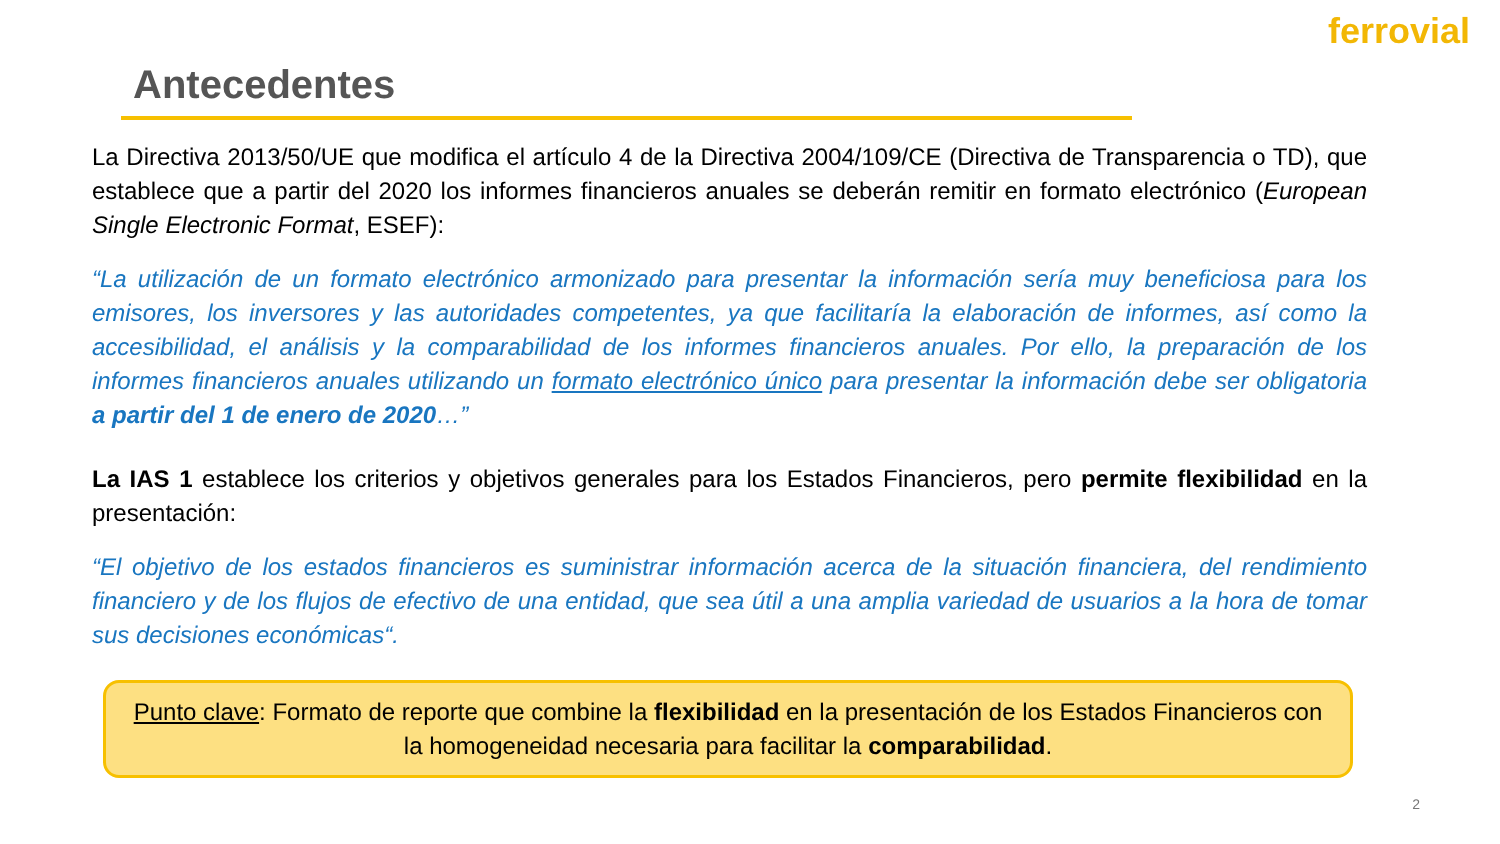ferrovial
Antecedentes
La Directiva 2013/50/UE que modifica el artículo 4 de la Directiva 2004/109/CE (Directiva de Transparencia o TD), que establece que a partir del 2020 los informes financieros anuales se deberán remitir en formato electrónico (European Single Electronic Format, ESEF):
“La utilización de un formato electrónico armonizado para presentar la información sería muy beneficiosa para los emisores, los inversores y las autoridades competentes, ya que facilitaría la elaboración de informes, así como la accesibilidad, el análisis y la comparabilidad de los informes financieros anuales. Por ello, la preparación de los informes financieros anuales utilizando un formato electrónico único para presentar la información debe ser obligatoria a partir del 1 de enero de 2020…”
La IAS 1 establece los criterios y objetivos generales para los Estados Financieros, pero permite flexibilidad en la presentación:
“El objetivo de los estados financieros es suministrar información acerca de la situación financiera, del rendimiento financiero y de los flujos de efectivo de una entidad, que sea útil a una amplia variedad de usuarios a la hora de tomar sus decisiones económicas“.
Punto clave: Formato de reporte que combine la flexibilidad en la presentación de los Estados Financieros con la homogeneidad necesaria para facilitar la comparabilidad.
2